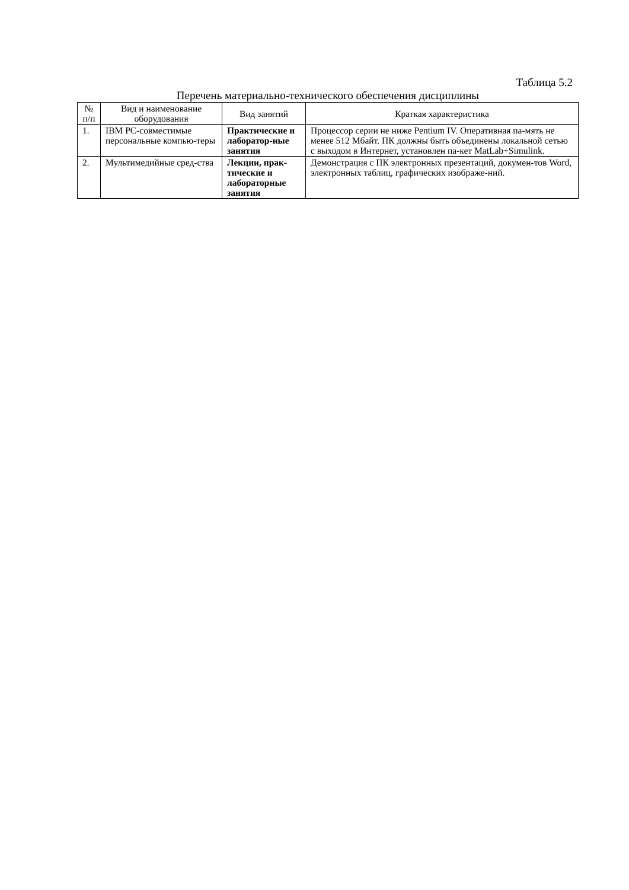Таблица 5.2
Перечень материально-технического обеспечения дисциплины
| № п/п | Вид и наименование оборудования | Вид занятий | Краткая характеристика |
| --- | --- | --- | --- |
| 1. | IBM PC-совместимые персональные компью-теры | Практические и лаборатор-ные занятия | Процессор серии не ниже Pentium IV. Оперативная па-мять не менее 512 Мбайт. ПК должны быть объединены локальной сетью с выходом в Интернет, установлен па-кет MatLab+Simulink. |
| 2. | Мультимедийные сред-ства | Лекции, прак-тические и лабораторные занятия | Демонстрация с ПК электронных презентаций, докумен-тов Word, электронных таблиц, графических изображе-ний. |